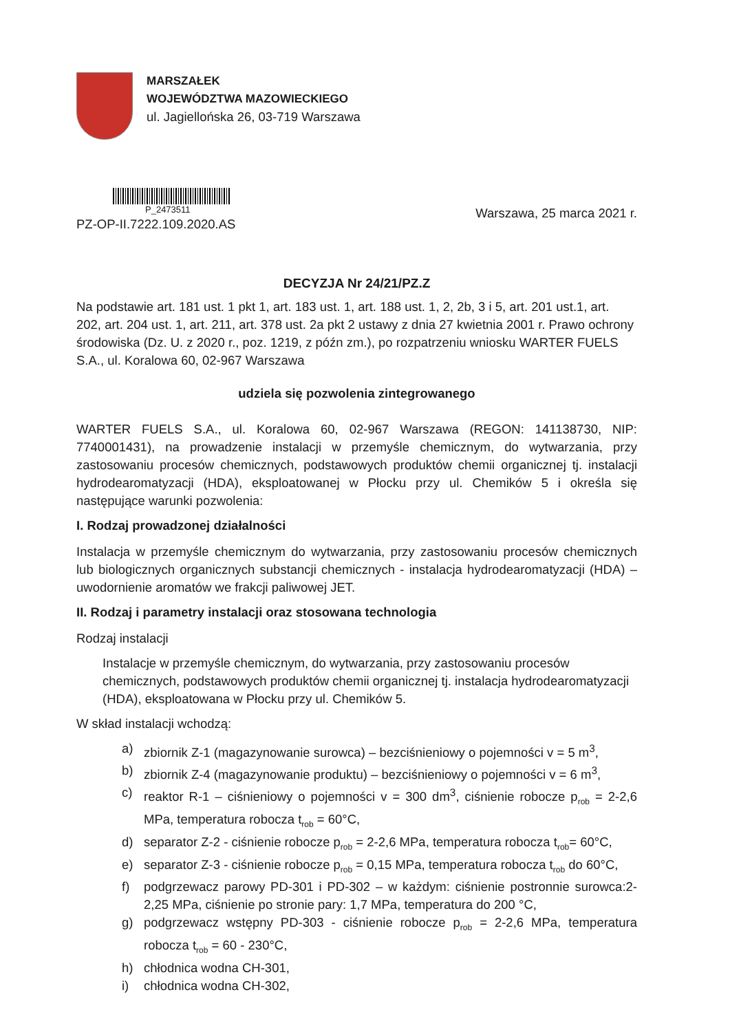MARSZAŁEK
WOJEWÓDZTWA MAZOWIECKIEGO
ul. Jagiellońska 26, 03-719 Warszawa
P_2473511
PZ-OP-II.7222.109.2020.AS
Warszawa, 25 marca 2021 r.
DECYZJA Nr 24/21/PZ.Z
Na podstawie art. 181 ust. 1 pkt 1, art. 183 ust. 1, art. 188 ust. 1, 2, 2b, 3 i 5, art. 201 ust.1, art. 202, art. 204 ust. 1, art. 211, art. 378 ust. 2a pkt 2 ustawy z dnia 27 kwietnia 2001 r. Prawo ochrony środowiska (Dz. U. z 2020 r., poz. 1219, z późn zm.), po rozpatrzeniu wniosku WARTER FUELS S.A., ul. Koralowa 60, 02-967 Warszawa
udziela się pozwolenia zintegrowanego
WARTER FUELS S.A., ul. Koralowa 60, 02-967 Warszawa (REGON: 141138730, NIP: 7740001431), na prowadzenie instalacji w przemyśle chemicznym, do wytwarzania, przy zastosowaniu procesów chemicznych, podstawowych produktów chemii organicznej tj. instalacji hydrodearomatyzacji (HDA), eksploatowanej w Płocku przy ul. Chemików 5 i określa się następujące warunki pozwolenia:
I. Rodzaj prowadzonej działalności
Instalacja w przemyśle chemicznym do wytwarzania, przy zastosowaniu procesów chemicznych lub biologicznych organicznych substancji chemicznych - instalacja hydrodearomatyzacji (HDA) – uwodornienie aromatów we frakcji paliwowej JET.
II. Rodzaj i parametry instalacji oraz stosowana technologia
Rodzaj instalacji
Instalacje w przemyśle chemicznym, do wytwarzania, przy zastosowaniu procesów chemicznych, podstawowych produktów chemii organicznej tj. instalacja hydrodearomatyzacji (HDA), eksploatowana w Płocku przy ul. Chemików 5.
W skład instalacji wchodzą:
a) zbiornik Z-1 (magazynowanie surowca) – bezciśnieniowy o pojemności v = 5 m<sup>3</sup>,
b) zbiornik Z-4 (magazynowanie produktu) – bezciśnieniowy o pojemności v = 6 m<sup>3</sup>,
c) reaktor R-1 – ciśnieniowy o pojemności v = 300 dm<sup>3</sup>, ciśnienie robocze p<sub>rob</sub> = 2-2,6 MPa, temperatura robocza t<sub>rob</sub> = 60°C,
d) separator Z-2 - ciśnienie robocze p<sub>rob</sub> = 2-2,6 MPa, temperatura robocza t<sub>rob</sub>= 60°C,
e) separator Z-3 - ciśnienie robocze p<sub>rob</sub> = 0,15 MPa, temperatura robocza t<sub>rob</sub> do 60°C,
f) podgrzewacz parowy PD-301 i PD-302 – w każdym: ciśnienie postronnie surowca:2-2,25 MPa, ciśnienie po stronie pary: 1,7 MPa, temperatura do 200 °C,
g) podgrzewacz wstępny PD-303 - ciśnienie robocze p<sub>rob</sub> = 2-2,6 MPa, temperatura robocza t<sub>rob</sub> = 60 - 230°C,
h) chłodnica wodna CH-301,
i) chłodnica wodna CH-302,